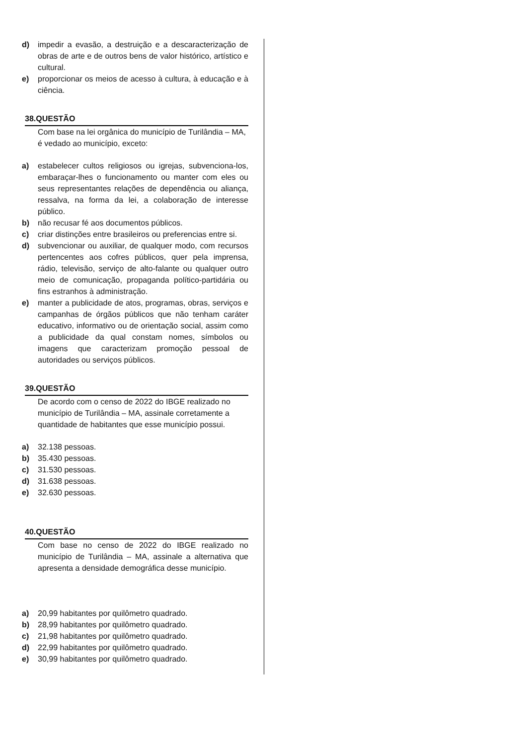d) impedir a evasão, a destruição e a descaracterização de obras de arte e de outros bens de valor histórico, artístico e cultural.
e) proporcionar os meios de acesso à cultura, à educação e à ciência.
38.QUESTÃO
Com base na lei orgânica do município de Turilândia – MA, é vedado ao município, exceto:
a) estabelecer cultos religiosos ou igrejas, subvenciona-los, embaraçar-lhes o funcionamento ou manter com eles ou seus representantes relações de dependência ou aliança, ressalva, na forma da lei, a colaboração de interesse público.
b) não recusar fé aos documentos públicos.
c) criar distinções entre brasileiros ou preferencias entre si.
d) subvencionar ou auxiliar, de qualquer modo, com recursos pertencentes aos cofres públicos, quer pela imprensa, rádio, televisão, serviço de alto-falante ou qualquer outro meio de comunicação, propaganda político-partidária ou fins estranhos à administração.
e) manter a publicidade de atos, programas, obras, serviços e campanhas de órgãos públicos que não tenham caráter educativo, informativo ou de orientação social, assim como a publicidade da qual constam nomes, símbolos ou imagens que caracterizam promoção pessoal de autoridades ou serviços públicos.
39.QUESTÃO
De acordo com o censo de 2022 do IBGE realizado no município de Turilândia – MA, assinale corretamente a quantidade de habitantes que esse município possui.
a) 32.138 pessoas.
b) 35.430 pessoas.
c) 31.530 pessoas.
d) 31.638 pessoas.
e) 32.630 pessoas.
40.QUESTÃO
Com base no censo de 2022 do IBGE realizado no município de Turilândia – MA, assinale a alternativa que apresenta a densidade demográfica desse município.
a) 20,99 habitantes por quilômetro quadrado.
b) 28,99 habitantes por quilômetro quadrado.
c) 21,98 habitantes por quilômetro quadrado.
d) 22,99 habitantes por quilômetro quadrado.
e) 30,99 habitantes por quilômetro quadrado.